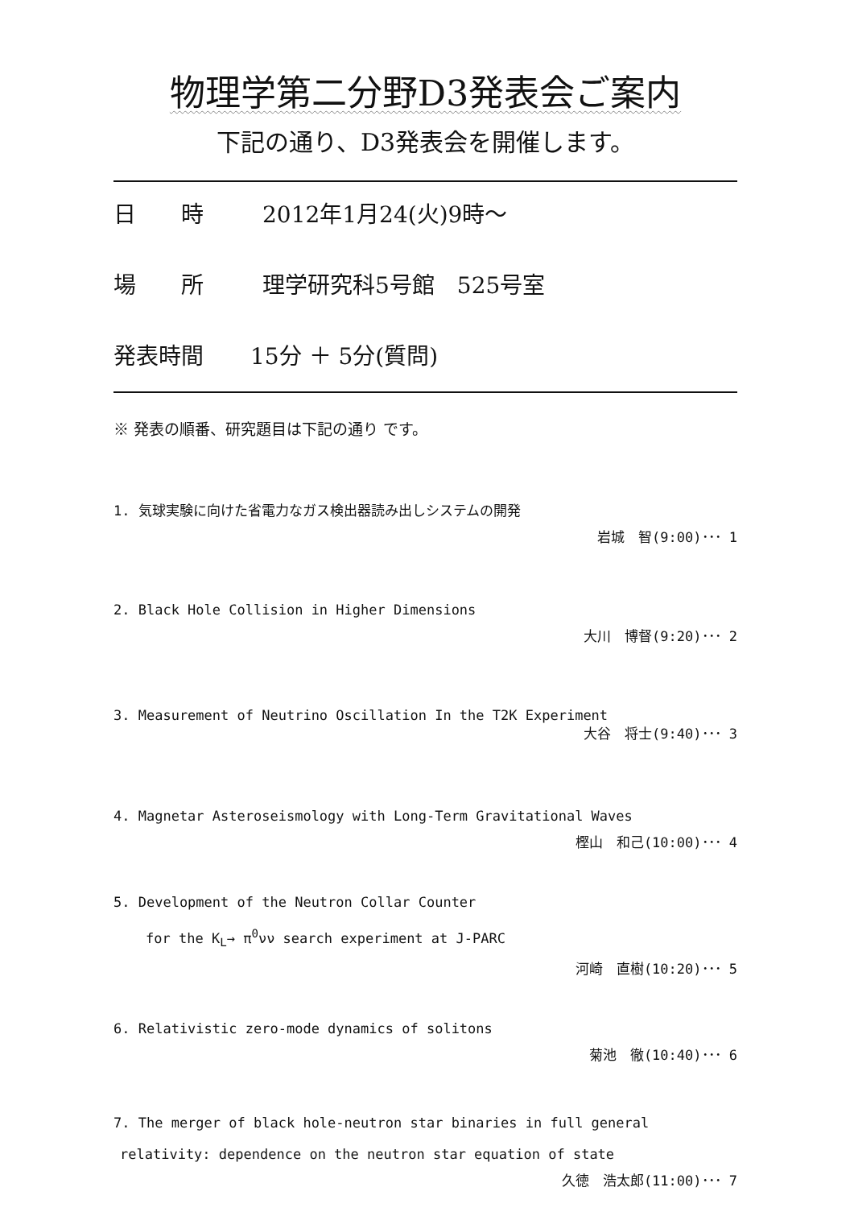物理学第二分野D3発表会ご案内
下記の通り、D3発表会を開催します。
日　　時 2012年1月24(火)9時～
場　　所 理学研究科5号館　525号室
発表時間 15分 ＋ 5分(質問)
※ 発表の順番、研究題目は下記の通り です。
1. 気球実験に向けた省電力なガス検出器読み出しシステムの開発
岩城　智(9:00)･･･ 1
2. Black Hole Collision in Higher Dimensions
大川　博督(9:20)･･･ 2
3. Measurement of Neutrino Oscillation In the T2K Experiment
大谷　将士(9:40)･･･ 3
4. Magnetar Asteroseismology with Long-Term Gravitational Waves
樫山　和己(10:00)･･･ 4
5. Development of the Neutron Collar Counter
for the K<sub>L</sub>→ π<sup>0</sup>νν search experiment at J-PARC
河崎　直樹(10:20)･･･ 5
6. Relativistic zero-mode dynamics of solitons
菊池　徹(10:40)･･･ 6
7. The merger of black hole-neutron star binaries in full general
relativity: dependence on the neutron star equation of state
久徳　浩太郎(11:00)･･･ 7